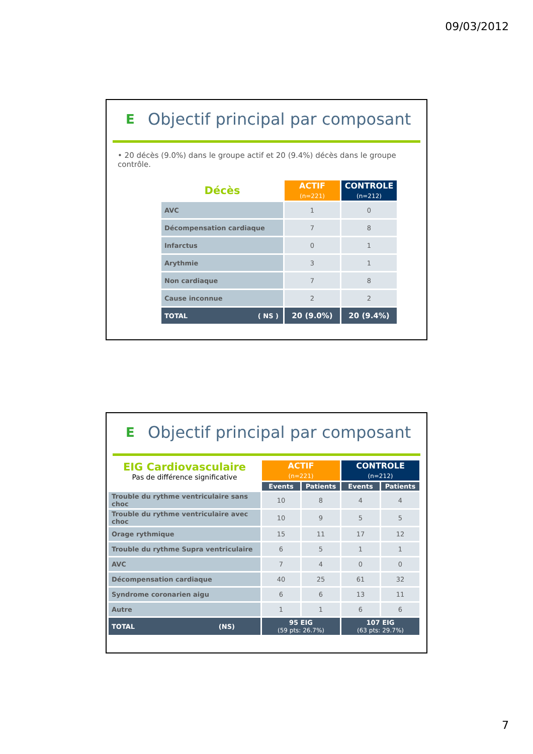09/03/2012
E
Objectif principal par composant
• 20 décès (9.0%) dans le groupe actif et 20 (9.4%) décès dans le groupe contrôle.
| Décès | ACTIF (n=221) | CONTROLE (n=212) |
| --- | --- | --- |
| AVC | 1 | 0 |
| Décompensation cardiaque | 7 | 8 |
| Infarctus | 0 | 1 |
| Arythmie | 3 | 1 |
| Non cardiaque | 7 | 8 |
| Cause inconnue | 2 | 2 |
| TOTAL ( NS ) | 20 (9.0%) | 20 (9.4%) |
E
Objectif principal par composant
| EIG Cardiovasculaire Pas de différence significative | ACTIF (n=221) | | CONTROLE (n=212) | |
| | Events | Patients | Events | Patients |
| Trouble du rythme ventriculaire sans choc | 10 | 8 | 4 | 4 |
| Trouble du rythme ventriculaire avec choc | 10 | 9 | 5 | 5 |
| Orage rythmique | 15 | 11 | 17 | 12 |
| Trouble du rythme Supra ventriculaire | 6 | 5 | 1 | 1 |
| AVC | 7 | 4 | 0 | 0 |
| Décompensation cardiaque | 40 | 25 | 61 | 32 |
| Syndrome coronarien aigu | 6 | 6 | 13 | 11 |
| Autre | 1 | 1 | 6 | 6 |
| TOTAL (NS) | 95 EIG (59 pts: 26.7%) | | 107 EIG (63 pts: 29.7%) | |
7